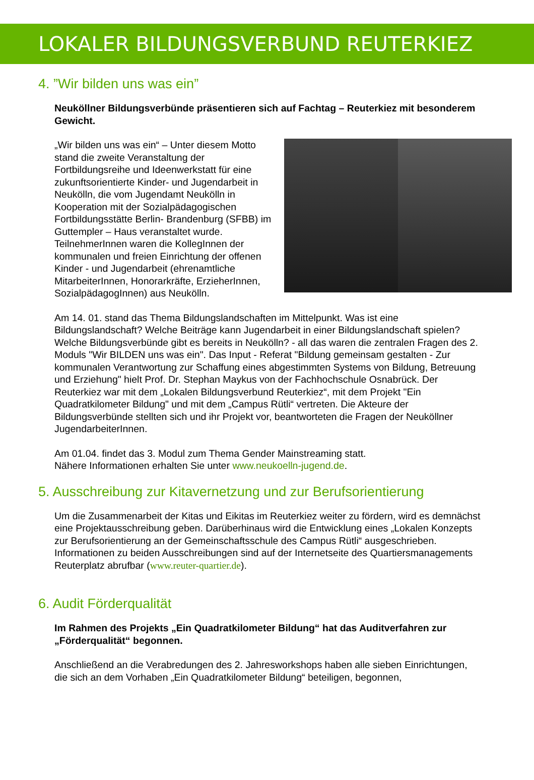LOKALER BILDUNGSVERBUND REUTERKIEZ
4. ”Wir bilden uns was ein”
Neuköllner Bildungsverbünde präsentieren sich auf Fachtag – Reuterkiez mit besonderem Gewicht.
„Wir bilden uns was ein“ – Unter diesem Motto stand die zweite Veranstaltung der Fortbildungsreihe und Ideenwerkstatt für eine zukunftsorientierte Kinder- und Jugendarbeit in Neukölln, die vom Jugendamt Neukölln in Kooperation mit der Sozialpädagogischen Fortbildungsstätte Berlin- Brandenburg (SFBB) im Guttempler – Haus veranstaltet wurde. TeilnehmerInnen waren die KollegInnen der kommunalen und freien Einrichtung der offenen Kinder - und Jugendarbeit (ehrenamtliche MitarbeiterInnen, Honorarkräfte, ErzieherInnen, SozialpädagogInnen) aus Neukölln.
Am 14. 01. stand das Thema Bildungslandschaften im Mittelpunkt. Was ist eine Bildungslandschaft? Welche Beiträge kann Jugendarbeit in einer Bildungslandschaft spielen? Welche Bildungsverbünde gibt es bereits in Neukölln? - all das waren die zentralen Fragen des 2. Moduls "Wir BILDEN uns was ein". Das Input - Referat "Bildung gemeinsam gestalten - Zur kommunalen Verantwortung zur Schaffung eines abgestimmten Systems von Bildung, Betreuung und Erziehung" hielt Prof. Dr. Stephan Maykus von der Fachhochschule Osnabrück. Der Reuterkiez war mit dem „Lokalen Bildungsverbund Reuterkiez“, mit dem Projekt "Ein Quadratkilometer Bildung" und mit dem „Campus Rütli“ vertreten. Die Akteure der Bildungsverbünde stellten sich und ihr Projekt vor, beantworteten die Fragen der Neuköllner JugendarbeiterInnen.
Am 01.04. findet das 3. Modul zum Thema Gender Mainstreaming statt.
Nähere Informationen erhalten Sie unter www.neukoelln-jugend.de.
5. Ausschreibung zur Kitavernetzung und zur Berufsorientierung
Um die Zusammenarbeit der Kitas und Eikitas im Reuterkiez weiter zu fördern, wird es demnächst eine Projektausschreibung geben. Darüberhinaus wird die Entwicklung eines „Lokalen Konzepts zur Berufsorientierung an der Gemeinschaftsschule des Campus Rütli“ ausgeschrieben. Informationen zu beiden Ausschreibungen sind auf der Internetseite des Quartiersmanagements Reuterplatz abrufbar (www.reuter-quartier.de).
6. Audit Förderqualität
Im Rahmen des Projekts „Ein Quadratkilometer Bildung“ hat das Auditverfahren zur „Förderqualität“ begonnen.
Anschließend an die Verabredungen des 2. Jahresworkshops haben alle sieben Einrichtungen, die sich an dem Vorhaben „Ein Quadratkilometer Bildung“ beteiligen, begonnen,